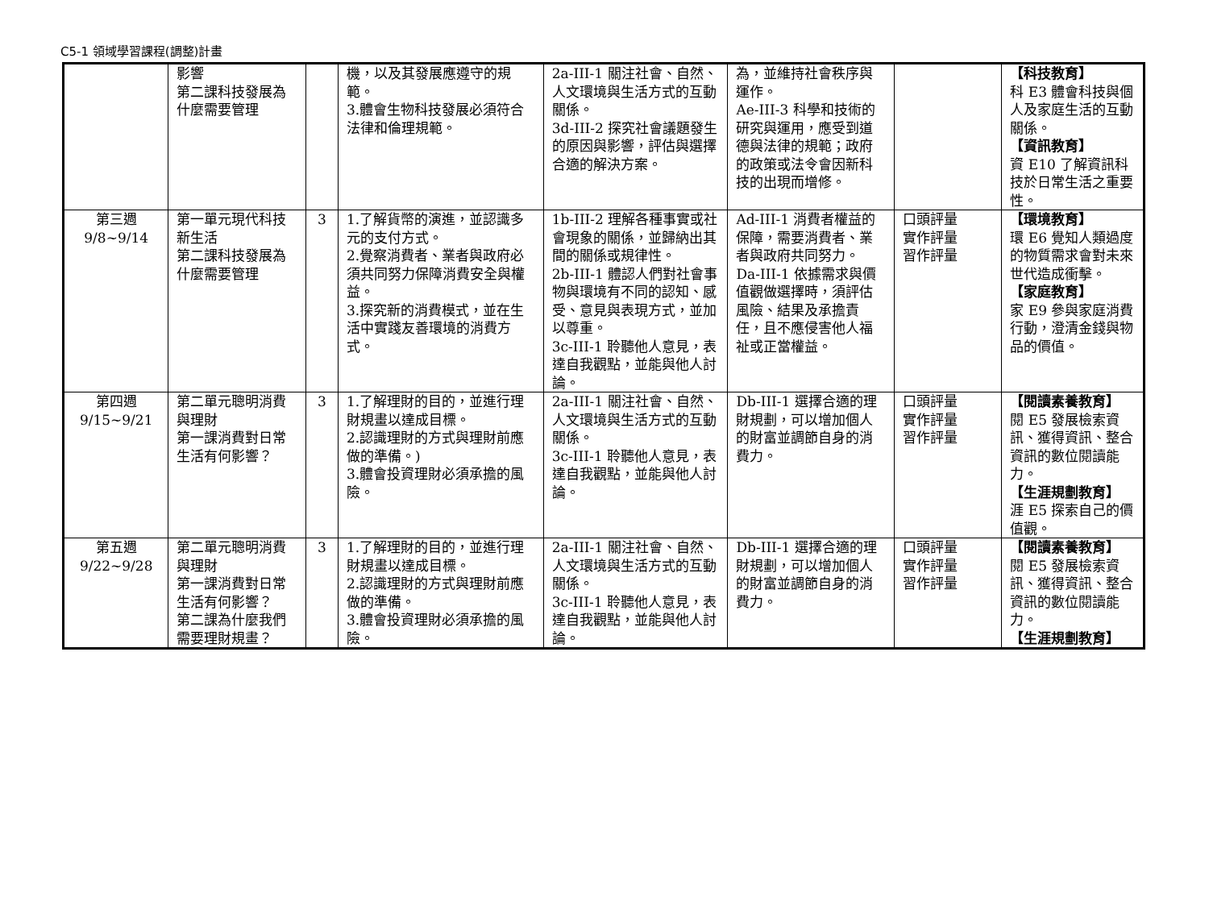C5-1 領域學習課程(調整)計畫
| | 影響 第二課科技發展為什麼需要管理 | | 機，以及其發展應遵守的規範。 3.體會生物科技發展必須符合法律和倫理規範。 | 2a-III-1 關注社會、自然、人文環境與生活方式的互動關係。 3d-III-2 探究社會議題發生的原因與影響，評估與選擇合適的解決方案。 | 為，並維持社會秩序與運作。 Ae-III-3 科學和技術的研究與運用，應受到道德與法律的規範；政府的政策或法令會因新科技的出現而增修。 | | 【科技教育】 科 E3 體會科技與個人及家庭生活的互動關係。 【資訊教育】 資 E10 了解資訊科技於日常生活之重要性。 |
| 第三週 9/8~9/14 | 第一單元現代科技新生活 第二課科技發展為什麼需要管理 | 3 | 1.了解貨幣的演進，並認識多元的支付方式。 2.覺察消費者、業者與政府必須共同努力保障消費安全與權益。 3.探究新的消費模式，並在生活中實踐友善環境的消費方式。 | 1b-III-2 理解各種事實或社會現象的關係，並歸納出其間的關係或規律性。 2b-III-1 體認人們對社會事物與環境有不同的認知、感受、意見與表現方式，並加以尊重。 3c-III-1 聆聽他人意見，表達自我觀點，並能與他人討論。 | Ad-III-1 消費者權益的保障，需要消費者、業者與政府共同努力。 Da-III-1 依據需求與價值觀做選擇時，須評估風險、結果及承擔責任，且不應侵害他人福祉或正當權益。 | 口頭評量 實作評量 習作評量 | 【環境教育】 環 E6 覺知人類過度的物質需求會對未來世代造成衝擊。 【家庭教育】 家 E9 參與家庭消費行動，澄清金錢與物品的價值。 |
| 第四週 9/15~9/21 | 第二單元聰明消費與理財 第一課消費對日常生活有何影響？ | 3 | 1.了解理財的目的，並進行理財規畫以達成目標。 2.認識理財的方式與理財前應做的準備。) 3.體會投資理財必須承擔的風險。 | 2a-III-1 關注社會、自然、人文環境與生活方式的互動關係。 3c-III-1 聆聽他人意見，表達自我觀點，並能與他人討論。 | Db-III-1 選擇合適的理財規劃，可以增加個人的財富並調節自身的消費力。 | 口頭評量 實作評量 習作評量 | 【閱讀素養教育】 閱 E5 發展檢索資訊、獲得資訊、整合資訊的數位閱讀能力。 【生涯規劃教育】 涯 E5 探索自己的價值觀。 |
| 第五週 9/22~9/28 | 第二單元聰明消費與理財 第一課消費對日常生活有何影響？ 第二課為什麼我們需要理財規畫？ | 3 | 1.了解理財的目的，並進行理財規畫以達成目標。 2.認識理財的方式與理財前應做的準備。 3.體會投資理財必須承擔的風險。 | 2a-III-1 關注社會、自然、人文環境與生活方式的互動關係。 3c-III-1 聆聽他人意見，表達自我觀點，並能與他人討論。 | Db-III-1 選擇合適的理財規劃，可以增加個人的財富並調節自身的消費力。 | 口頭評量 實作評量 習作評量 | 【閱讀素養教育】 閱 E5 發展檢索資訊、獲得資訊、整合資訊的數位閱讀能力。 【生涯規劃教育】 |